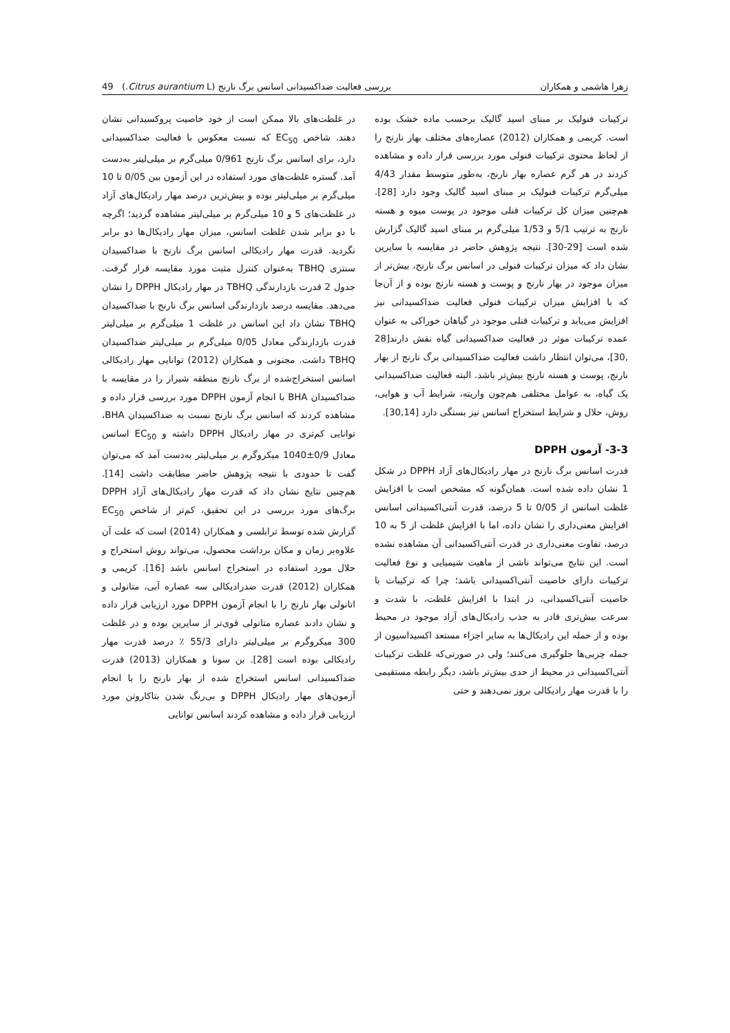زهرا هاشمی و همکاران بررسی فعالیت ضداکسیدانی اسانس برگ نارنج (Citrus aurantium L.) 49
ترکیبات فنولیک بر مبنای اسید گالیک برحسب ماده خشک بوده است. کریمی و همکاران (2012) عصاره‌های مختلف بهار نارنج را از لحاظ محتوی ترکیبات فنولی مورد بررسی قرار داده و مشاهده کردند در هر گرم عصاره بهار نارنج، به‌طور متوسط مقدار 4/43 میلی‌گرم ترکیبات فنولیک بر مبنای اسید گالیک وجود دارد [28]. هم‌چنین میزان کل ترکیبات فنلی موجود در پوست میوه و هسته نارنج به ترتیب 5/1 و 1/53 میلی‌گرم بر مبنای اسید گالیک گزارش شده است [29-30]. نتیجه پژوهش حاضر در مقایسه با سایرین نشان داد که میزان ترکیبات فنولی در اسانس برگ نارنج، بیش‌تر از میزان موجود در بهار نارنج و پوست و هسته نارنج بوده و از آن‌جا که با افزایش میزان ترکیبات فنولی فعالیت ضداکسیدانی نیز افزایش می‌یابد و ترکیبات فنلی موجود در گیاهان خوراکی به عنوان عمده ترکیبات موثر در فعالیت ضداکسیدانی گیاه نقش دارند[28 ,30]، می‌توان انتظار داشت فعالیت ضداکسیدانی برگ نارنج از بهار نارنج، پوست و هسته نارنج بیش‌تر باشد. البته فعالیت ضداکسیدانی یک گیاه، به عوامل مختلفی هم‌چون واریته، شرایط آب و هوایی، روش، حلال و شرایط استخراج اسانس نیز بستگی دارد [30,14].
3-3- آزمون DPPH
قدرت اسانس برگ نارنج در مهار رادیکال‌های آزاد DPPH در شکل 1 نشان داده شده است. همان‌گونه که مشخص است با افزایش غلظت اسانس از 0/05 تا 5 درصد، قدرت آنتی‌اکسیدانی اسانس افرایش معنی‌داری را نشان داده، اما با افزایش غلظت از 5 به 10 درصد، تفاوت معنی‌داری در قدرت آنتی‌اکسیدانی آن مشاهده نشده است. این نتایج می‌تواند ناشی از ماهیت شیمیایی و نوع فعالیت ترکیبات دارای خاصیت آنتی‌اکسیدانی باشد؛ چرا که ترکیبات با خاصیت آنتی‌اکسیدانی، در ابتدا با افزایش غلظت، با شدت و سرعت بیش‌تری قادر به جذب رادیکال‌های آزاد موجود در محیط بوده و از حمله این رادیکال‌ها به سایر اجزاء مستعد اکسیداسیون از جمله چربی‌ها جلوگیری می‌کنند؛ ولی در صورتی‌که غلظت ترکیبات آنتی‌اکسیدانی در محیط از حدی بیش‌تر باشد، دیگر رابطه مستقیمی را با قدرت مهار رادیکالی بروز نمی‌دهند و حتی
در غلظت‌های بالا ممکن است از خود خاصیت پروکسیدانی نشان دهند. شاخص EC<sub>50</sub> که نسبت معکوس با فعالیت ضداکسیدانی دارد، برای اسانس برگ نارنج 0/961 میلی‌گرم بر میلی‌لیتر به‌دست آمد. گستره غلظت‌های مورد استفاده در این آزمون بین 0/05 تا 10 میلی‌گرم بر میلی‌لیتر بوده و بیش‌ترین درصد مهار رادیکال‌های آزاد در غلظت‌های 5 و 10 میلی‌گرم بر میلی‌لیتر مشاهده گردید؛ اگرچه با دو برابر شدن غلظت اسانس، میزان مهار رادیکال‌ها دو برابر نگردید. قدرت مهار رادیکالی اسانس برگ نارنج با ضداکسیدان سنتزی TBHQ به‌عنوان کنترل مثبت مورد مقایسه قرار گرفت. جدول 2 قدرت بازدارندگی TBHQ در مهار رادیکال DPPH را نشان می‌دهد. مقایسه درصد بازدارندگی اسانس برگ نارنج با ضداکسیدان TBHQ نشان داد این اسانس در غلظت 1 میلی‌گرم بر میلی‌لیتر قدرت بازدارندگی معادل 0/05 میلی‌گرم بر میلی‌لیتر ضداکسیدان TBHQ داشت. مجنونی و همکاران (2012) توانایی مهار رادیکالی اسانس استخراج‌شده از برگ نارنج منطقه شیراز را در مقایسه با ضداکسیدان BHA با انجام آزمون DPPH مورد بررسی قرار داده و مشاهده کردند که اسانس برگ نارنج نسبت به ضداکسیدان BHA، توانایی کم‌تری در مهار رادیکال DPPH داشته و EC<sub>50</sub> اسانس معادل 0/9±1040 میکروگرم بر میلی‌لیتر به‌دست آمد که می‌توان گفت تا حدودی با نتیجه پژوهش حاضر مطابقت داشت [14]. هم‌چنین نتایج نشان داد که قدرت مهار رادیکال‌های آزاد DPPH برگ‌های مورد بررسی در این تحقیق، کم‌تر از شاخص EC<sub>50</sub> گزارش شده توسط ترابلسی و همکاران (2014) است که علت آن علاوه‌بر زمان و مکان برداشت محصول، می‌تواند روش استخراج و حلال مورد استفاده در استخراج اسانس باشد [16]. کریمی و همکاران (2012) قدرت ضدرادیکالی سه عصاره آبی، متانولی و اتانولی بهار نارنج را با انجام آزمون DPPH مورد ارزیابی قرار داده و نشان دادند عصاره متانولی قوی‌تر از سایرین بوده و در غلظت 300 میکروگرم بر میلی‌لیتر دارای 55/3 ٪ درصد قدرت مهار رادیکالی بوده است [28]. بن سونا و همکاران (2013) قدرت ضداکسیدانی اسانس استخراج شده از بهار نارنج را با انجام آزمون‌های مهار رادیکال DPPH و بی‌رنگ شدن بتاکاروتن مورد ارزیابی قرار داده و مشاهده کردند اسانس توانایی